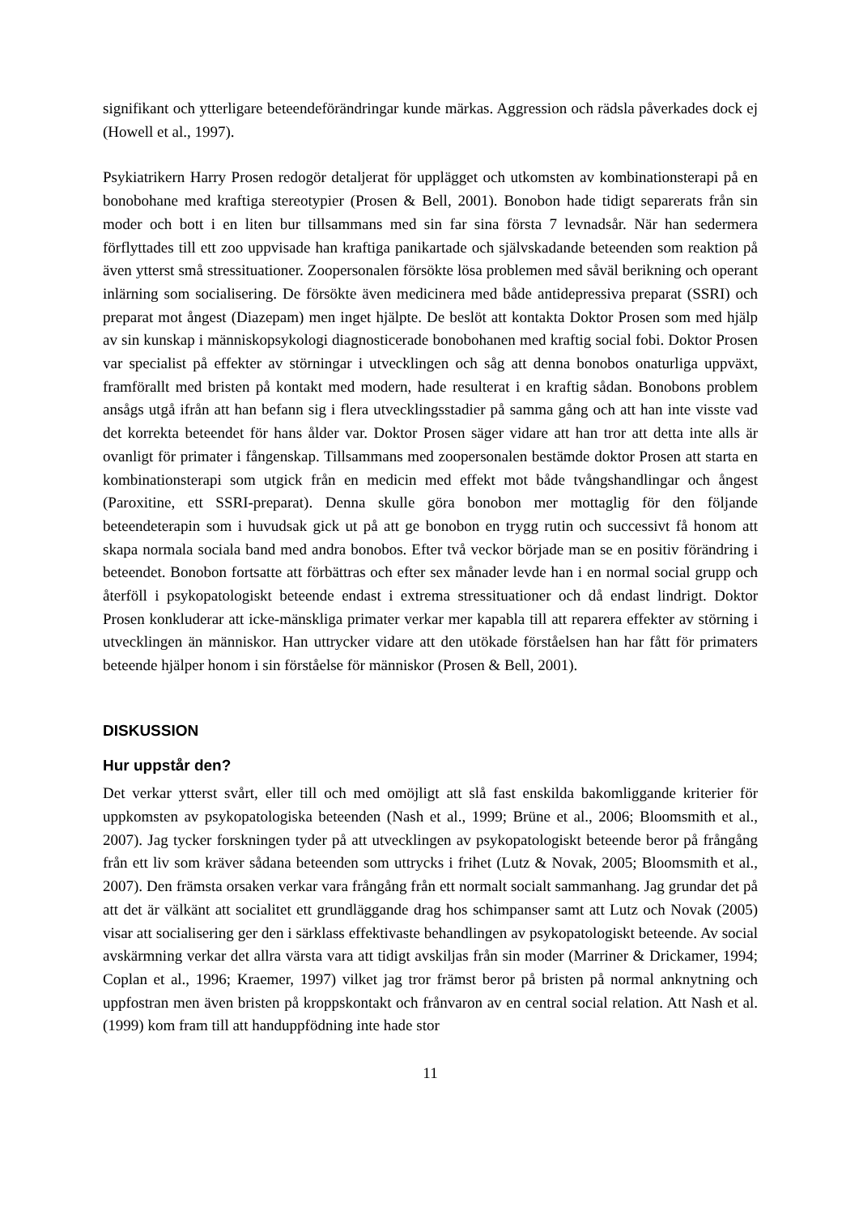signifikant och ytterligare beteendeförändringar kunde märkas. Aggression och rädsla påverkades dock ej (Howell et al., 1997).
Psykiatrikern Harry Prosen redogör detaljerat för upplägget och utkomsten av kombinationsterapi på en bonobohane med kraftiga stereotypier (Prosen & Bell, 2001). Bonobon hade tidigt separerats från sin moder och bott i en liten bur tillsammans med sin far sina första 7 levnadsår. När han sedermera förflyttades till ett zoo uppvisade han kraftiga panikartade och självskadande beteenden som reaktion på även ytterst små stressituationer. Zoopersonalen försökte lösa problemen med såväl berikning och operant inlärning som socialisering. De försökte även medicinera med både antidepressiva preparat (SSRI) och preparat mot ångest (Diazepam) men inget hjälpte. De beslöt att kontakta Doktor Prosen som med hjälp av sin kunskap i människopsykologi diagnosticerade bonobohanen med kraftig social fobi. Doktor Prosen var specialist på effekter av störningar i utvecklingen och såg att denna bonobos onaturliga uppväxt, framförallt med bristen på kontakt med modern, hade resulterat i en kraftig sådan. Bonobons problem ansågs utgå ifrån att han befann sig i flera utvecklingsstadier på samma gång och att han inte visste vad det korrekta beteendet för hans ålder var. Doktor Prosen säger vidare att han tror att detta inte alls är ovanligt för primater i fångenskap. Tillsammans med zoopersonalen bestämde doktor Prosen att starta en kombinationsterapi som utgick från en medicin med effekt mot både tvångshandlingar och ångest (Paroxitine, ett SSRI-preparat). Denna skulle göra bonobon mer mottaglig för den följande beteendeterapin som i huvudsak gick ut på att ge bonobon en trygg rutin och successivt få honom att skapa normala sociala band med andra bonobos. Efter två veckor började man se en positiv förändring i beteendet. Bonobon fortsatte att förbättras och efter sex månader levde han i en normal social grupp och återföll i psykopatologiskt beteende endast i extrema stressituationer och då endast lindrigt. Doktor Prosen konkluderar att icke-mänskliga primater verkar mer kapabla till att reparera effekter av störning i utvecklingen än människor. Han uttrycker vidare att den utökade förståelsen han har fått för primaters beteende hjälper honom i sin förståelse för människor (Prosen & Bell, 2001).
DISKUSSION
Hur uppstår den?
Det verkar ytterst svårt, eller till och med omöjligt att slå fast enskilda bakomliggande kriterier för uppkomsten av psykopatologiska beteenden (Nash et al., 1999; Brüne et al., 2006; Bloomsmith et al., 2007). Jag tycker forskningen tyder på att utvecklingen av psykopatologiskt beteende beror på frångång från ett liv som kräver sådana beteenden som uttrycks i frihet (Lutz & Novak, 2005; Bloomsmith et al., 2007). Den främsta orsaken verkar vara frångång från ett normalt socialt sammanhang. Jag grundar det på att det är välkänt att socialitet ett grundläggande drag hos schimpanser samt att Lutz och Novak (2005) visar att socialisering ger den i särklass effektivaste behandlingen av psykopatologiskt beteende. Av social avskärmning verkar det allra värsta vara att tidigt avskiljas från sin moder (Marriner & Drickamer, 1994; Coplan et al., 1996; Kraemer, 1997) vilket jag tror främst beror på bristen på normal anknytning och uppfostran men även bristen på kroppskontakt och frånvaron av en central social relation. Att Nash et al. (1999) kom fram till att handuppfödning inte hade stor
11